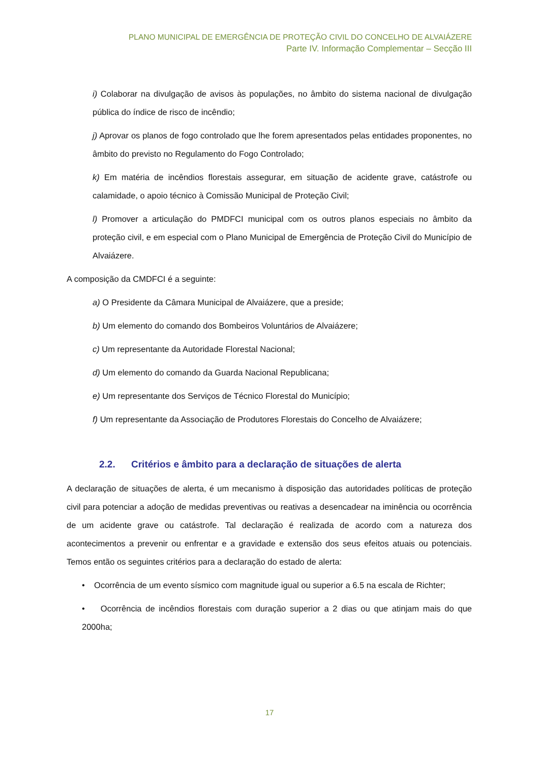PLANO MUNICIPAL DE EMERGÊNCIA DE PROTEÇÃO CIVIL DO CONCELHO DE ALVAIÁZERE
Parte IV. Informação Complementar – Secção III
i) Colaborar na divulgação de avisos às populações, no âmbito do sistema nacional de divulgação pública do índice de risco de incêndio;
j) Aprovar os planos de fogo controlado que lhe forem apresentados pelas entidades proponentes, no âmbito do previsto no Regulamento do Fogo Controlado;
k) Em matéria de incêndios florestais assegurar, em situação de acidente grave, catástrofe ou calamidade, o apoio técnico à Comissão Municipal de Proteção Civil;
l) Promover a articulação do PMDFCI municipal com os outros planos especiais no âmbito da proteção civil, e em especial com o Plano Municipal de Emergência de Proteção Civil do Município de Alvaiázere.
A composição da CMDFCI é a seguinte:
a) O Presidente da Câmara Municipal de Alvaiázere, que a preside;
b) Um elemento do comando dos Bombeiros Voluntários de Alvaiázere;
c) Um representante da Autoridade Florestal Nacional;
d) Um elemento do comando da Guarda Nacional Republicana;
e) Um representante dos Serviços de Técnico Florestal do Município;
f) Um representante da Associação de Produtores Florestais do Concelho de Alvaiázere;
2.2. Critérios e âmbito para a declaração de situações de alerta
A declaração de situações de alerta, é um mecanismo à disposição das autoridades políticas de proteção civil para potenciar a adoção de medidas preventivas ou reativas a desencadear na iminência ou ocorrência de um acidente grave ou catástrofe. Tal declaração é realizada de acordo com a natureza dos acontecimentos a prevenir ou enfrentar e a gravidade e extensão dos seus efeitos atuais ou potenciais. Temos então os seguintes critérios para a declaração do estado de alerta:
• Ocorrência de um evento sísmico com magnitude igual ou superior a 6.5 na escala de Richter;
• Ocorrência de incêndios florestais com duração superior a 2 dias ou que atinjam mais do que 2000ha;
17